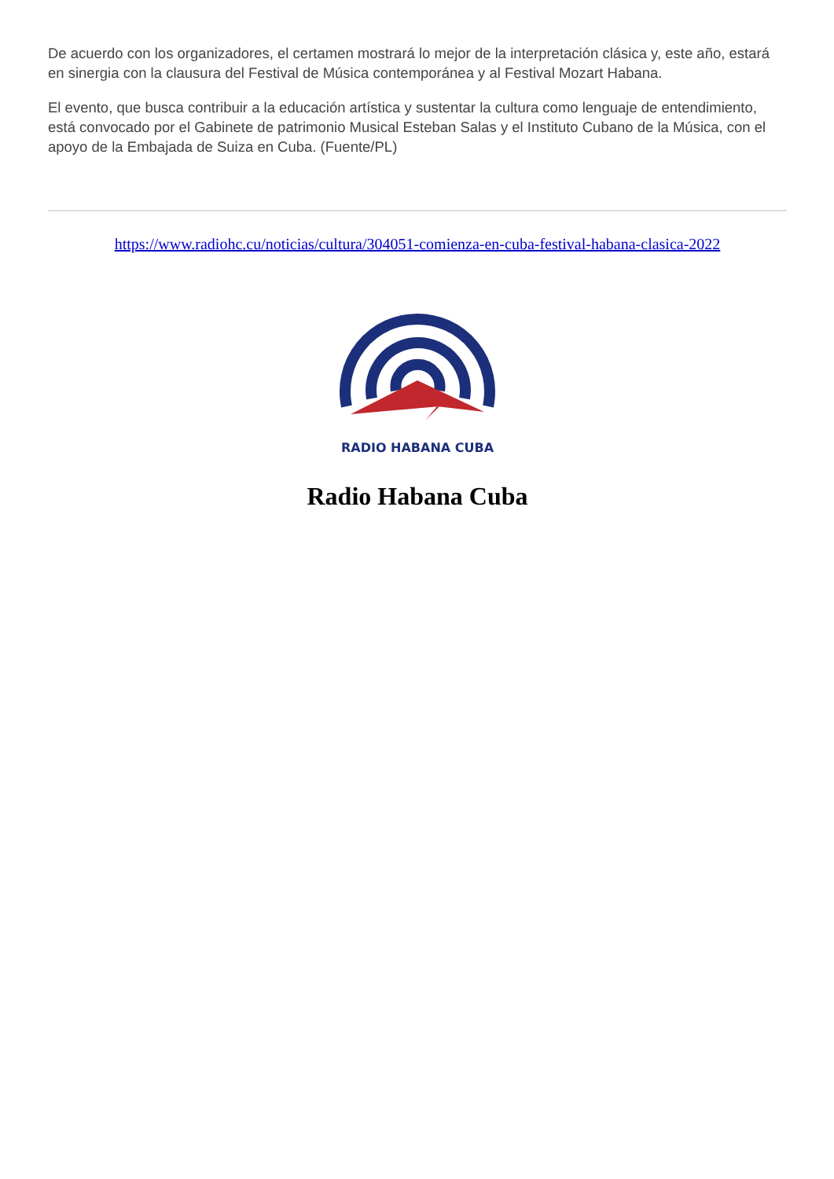De acuerdo con los organizadores, el certamen mostrará lo mejor de la interpretación clásica y, este año, estará en sinergia con la clausura del Festival de Música contemporánea y al Festival Mozart Habana.
El evento, que busca contribuir a la educación artística y sustentar la cultura como lenguaje de entendimiento, está convocado por el Gabinete de patrimonio Musical Esteban Salas y el Instituto Cubano de la Música, con el apoyo de la Embajada de Suiza en Cuba. (Fuente/PL)
https://www.radiohc.cu/noticias/cultura/304051-comienza-en-cuba-festival-habana-clasica-2022
RADIO HABANA CUBA
Radio Habana Cuba